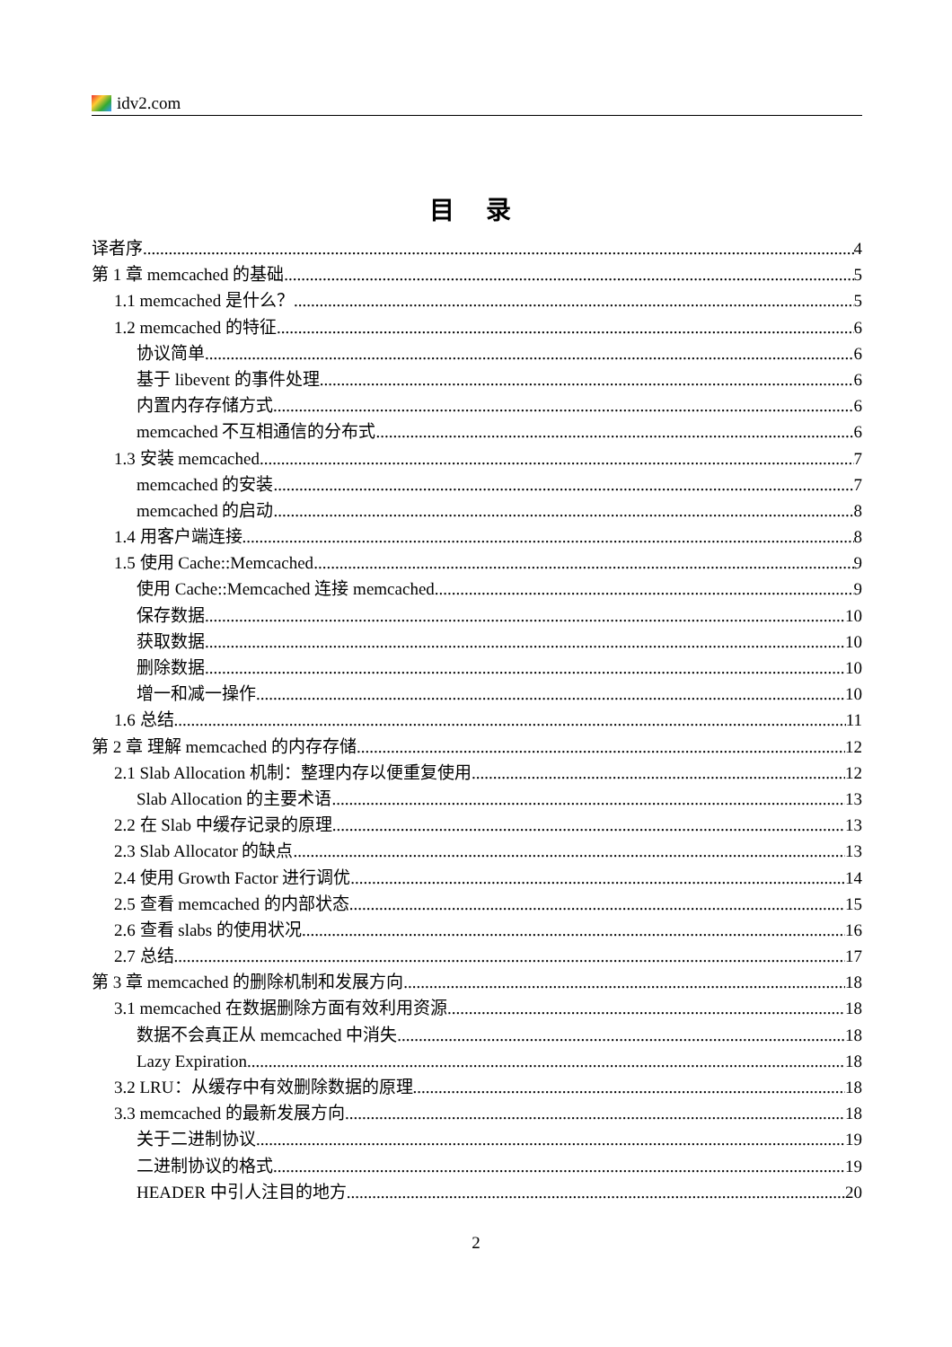idv2.com
目 录
译者序 4
第 1 章 memcached 的基础 5
1.1 memcached 是什么？ 5
1.2 memcached 的特征 6
协议简单 6
基于 libevent 的事件处理 6
内置内存存储方式 6
memcached 不互相通信的分布式 6
1.3 安装 memcached 7
memcached 的安装 7
memcached 的启动 8
1.4 用客户端连接 8
1.5 使用 Cache::Memcached 9
使用 Cache::Memcached 连接 memcached 9
保存数据 10
获取数据 10
删除数据 10
增一和减一操作 10
1.6 总结 11
第 2 章 理解 memcached 的内存存储 12
2.1 Slab Allocation 机制：整理内存以便重复使用 12
Slab Allocation 的主要术语 13
2.2 在 Slab 中缓存记录的原理 13
2.3 Slab Allocator 的缺点 13
2.4 使用 Growth Factor 进行调优 14
2.5 查看 memcached 的内部状态 15
2.6 查看 slabs 的使用状况 16
2.7 总结 17
第 3 章 memcached 的删除机制和发展方向 18
3.1 memcached 在数据删除方面有效利用资源 18
数据不会真正从 memcached 中消失 18
Lazy Expiration 18
3.2 LRU：从缓存中有效删除数据的原理 18
3.3 memcached 的最新发展方向 18
关于二进制协议 19
二进制协议的格式 19
HEADER 中引人注目的地方 20
2